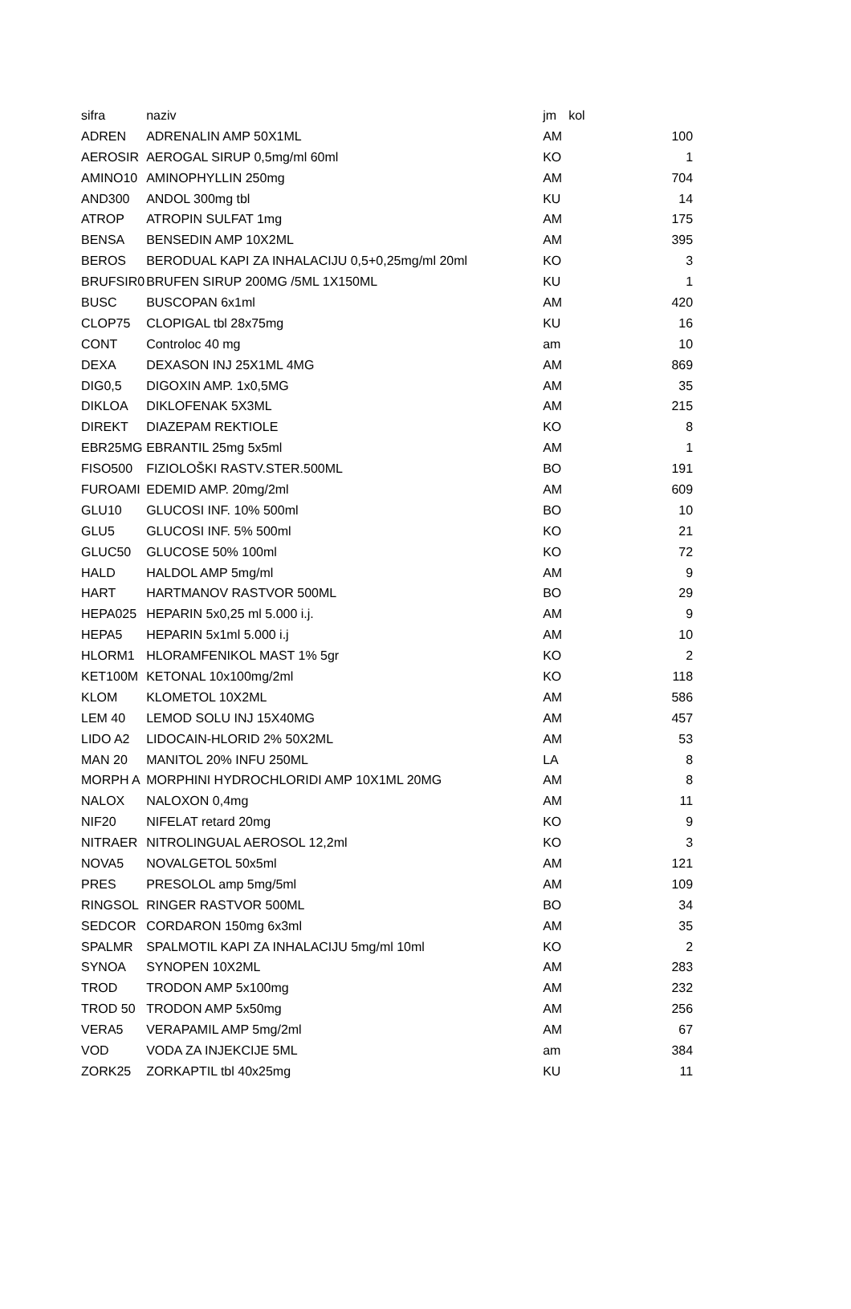| sifra | naziv | jm | kol |
| --- | --- | --- | --- |
| ADREN | ADRENALIN AMP 50X1ML | AM | 100 |
| AEROSIR | AEROGAL SIRUP 0,5mg/ml 60ml | KO | 1 |
| AMINO10 | AMINOPHYLLIN 250mg | AM | 704 |
| AND300 | ANDOL 300mg tbl | KU | 14 |
| ATROP | ATROPIN SULFAT 1mg | AM | 175 |
| BENSA | BENSEDIN AMP 10X2ML | AM | 395 |
| BEROS | BERODUAL KAPI ZA INHALACIJU 0,5+0,25mg/ml 20ml | KO | 3 |
| BRUFSIR0 | BRUFEN SIRUP 200MG /5ML 1X150ML | KU | 1 |
| BUSC | BUSCOPAN 6x1ml | AM | 420 |
| CLOP75 | CLOPIGAL tbl 28x75mg | KU | 16 |
| CONT | Controloc 40 mg | am | 10 |
| DEXA | DEXASON INJ 25X1ML 4MG | AM | 869 |
| DIG0,5 | DIGOXIN AMP. 1x0,5MG | AM | 35 |
| DIKLOA | DIKLOFENAK 5X3ML | AM | 215 |
| DIREKT | DIAZEPAM REKTIOLE | KO | 8 |
| EBR25MG | EBRANTIL 25mg 5x5ml | AM | 1 |
| FISO500 | FIZIOLOŠKI RASTV.STER.500ML | BO | 191 |
| FUROAMI | EDEMID AMP. 20mg/2ml | AM | 609 |
| GLU10 | GLUCOSI INF. 10% 500ml | BO | 10 |
| GLU5 | GLUCOSI INF. 5% 500ml | KO | 21 |
| GLUC50 | GLUCOSE 50% 100ml | KO | 72 |
| HALD | HALDOL AMP 5mg/ml | AM | 9 |
| HART | HARTMANOV RASTVOR 500ML | BO | 29 |
| HEPA025 | HEPARIN 5x0,25 ml 5.000 i.j. | AM | 9 |
| HEPA5 | HEPARIN 5x1ml 5.000 i.j | AM | 10 |
| HLORM1 | HLORAMFENIKOL MAST 1% 5gr | KO | 2 |
| KET100M | KETONAL 10x100mg/2ml | KO | 118 |
| KLOM | KLOMETOL 10X2ML | AM | 586 |
| LEM 40 | LEMOD SOLU INJ 15X40MG | AM | 457 |
| LIDO A2 | LIDOCAIN-HLORID 2% 50X2ML | AM | 53 |
| MAN 20 | MANITOL 20% INFU 250ML | LA | 8 |
| MORPH A | MORPHINI HYDROCHLORIDI AMP 10X1ML 20MG | AM | 8 |
| NALOX | NALOXON 0,4mg | AM | 11 |
| NIF20 | NIFELAT retard 20mg | KO | 9 |
| NITRAER | NITROLINGUAL AEROSOL 12,2ml | KO | 3 |
| NOVA5 | NOVALGETOL 50x5ml | AM | 121 |
| PRES | PRESOLOL amp 5mg/5ml | AM | 109 |
| RINGSOL | RINGER RASTVOR 500ML | BO | 34 |
| SEDCOR | CORDARON 150mg 6x3ml | AM | 35 |
| SPALMR | SPALMOTIL KAPI ZA INHALACIJU 5mg/ml 10ml | KO | 2 |
| SYNOA | SYNOPEN 10X2ML | AM | 283 |
| TROD | TRODON AMP 5x100mg | AM | 232 |
| TROD 50 | TRODON AMP 5x50mg | AM | 256 |
| VERA5 | VERAPAMIL AMP 5mg/2ml | AM | 67 |
| VOD | VODA ZA INJEKCIJE 5ML | am | 384 |
| ZORK25 | ZORKAPTIL tbl 40x25mg | KU | 11 |